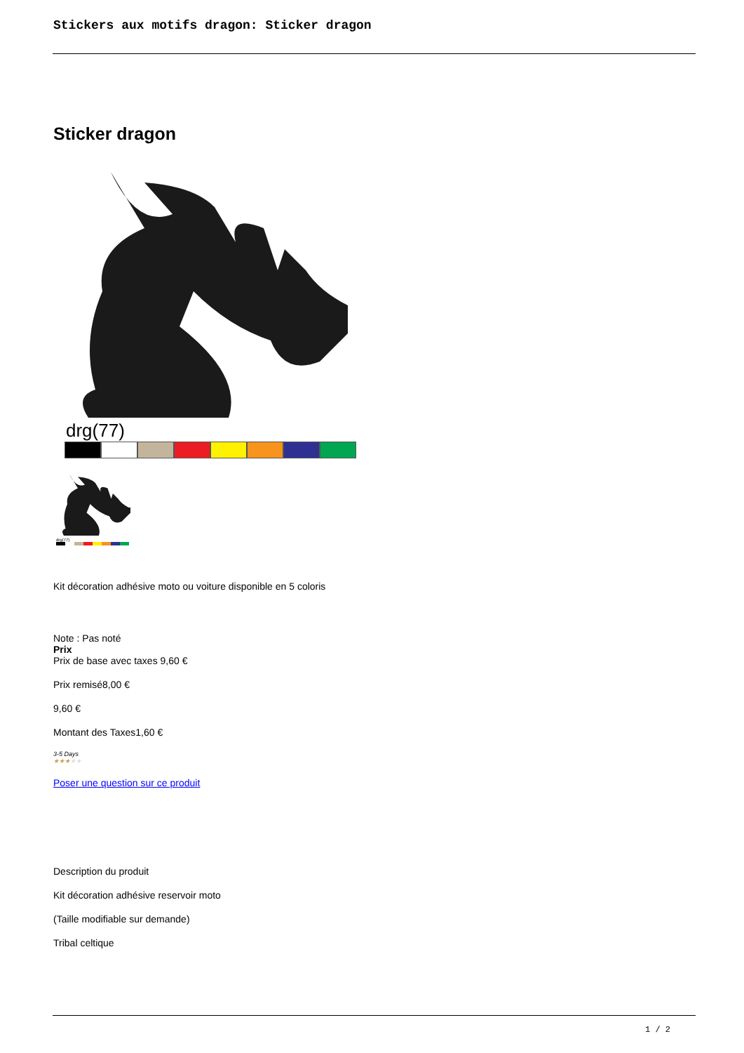Stickers aux motifs dragon: Sticker dragon
Sticker dragon
drg(77)
drg(77)
Kit décoration adhésive moto ou voiture disponible en 5 coloris
Note : Pas noté
Prix
Prix de base avec taxes 9,60 €
Prix remisé8,00 €
9,60 €
Montant des Taxes1,60 €
3-5 Days
★★★★★
Poser une question sur ce produit
Description du produit
Kit décoration adhésive reservoir moto
(Taille modifiable sur demande)
Tribal celtique
1 / 2